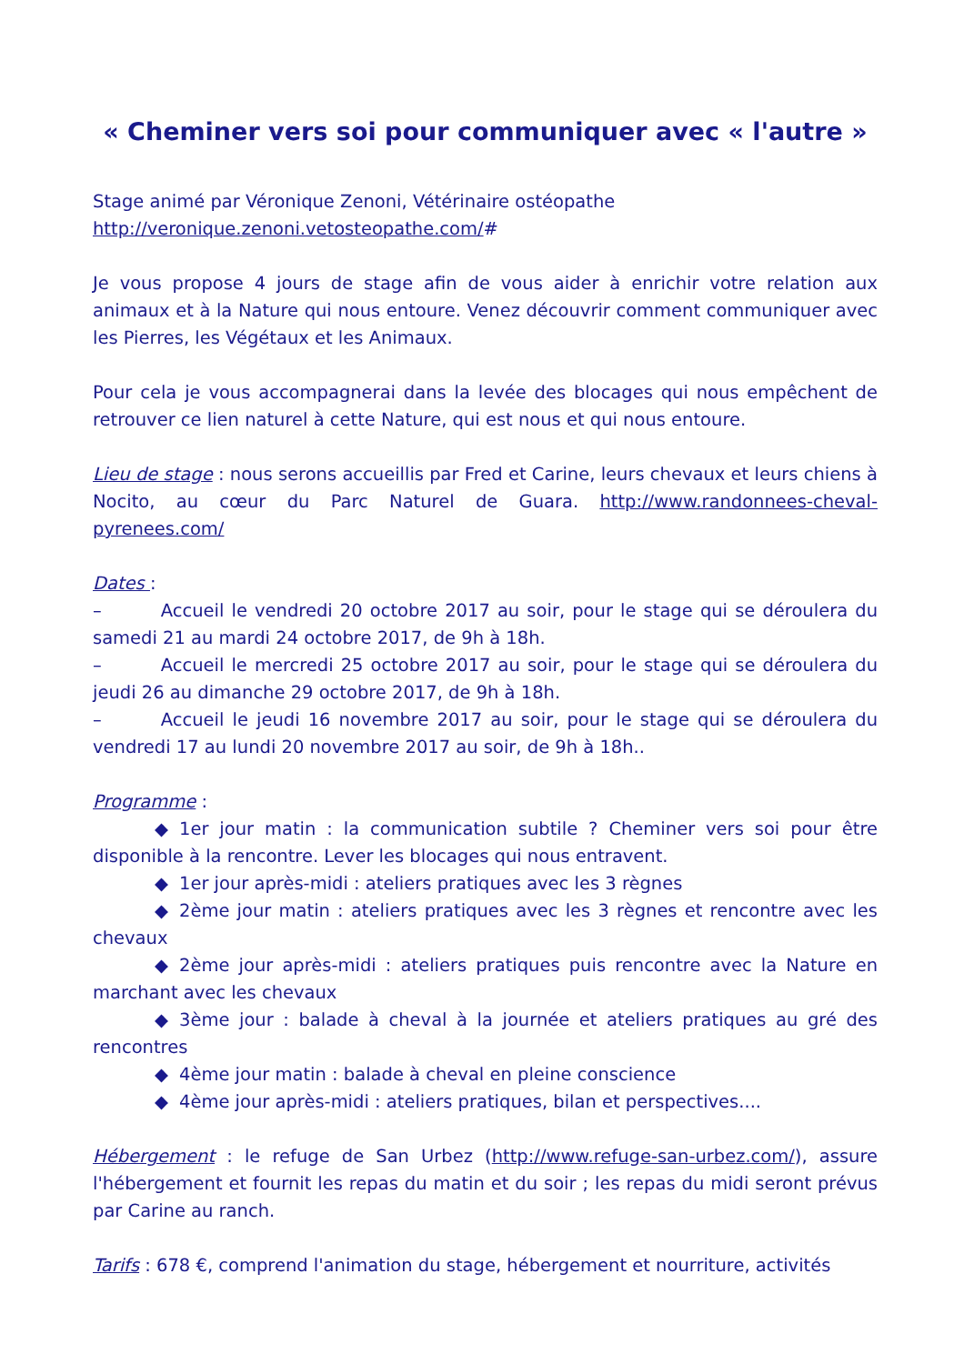« Cheminer vers soi pour communiquer avec « l'autre »
Stage animé par Véronique Zenoni, Vétérinaire ostéopathe
http://veronique.zenoni.vetosteopathe.com/#
Je vous propose 4 jours de stage afin de vous aider à enrichir votre relation aux animaux et à la Nature qui nous entoure. Venez découvrir comment communiquer avec les Pierres, les Végétaux et les Animaux.
Pour cela je vous accompagnerai dans la levée des blocages qui nous empêchent de retrouver ce lien naturel à cette Nature, qui est nous et qui nous entoure.
Lieu de stage : nous serons accueillis par Fred et Carine, leurs chevaux et leurs chiens à Nocito, au cœur du Parc Naturel de Guara. http://www.randonnees-cheval-pyrenees.com/
Dates :
– Accueil le vendredi 20 octobre 2017 au soir, pour le stage qui se déroulera du samedi 21 au mardi 24 octobre 2017, de 9h à 18h.
– Accueil le mercredi 25 octobre 2017 au soir, pour le stage qui se déroulera du jeudi 26 au dimanche 29 octobre 2017, de 9h à 18h.
– Accueil le jeudi 16 novembre 2017 au soir, pour le stage qui se déroulera du vendredi 17 au lundi 20 novembre 2017 au soir, de 9h à 18h..
Programme :
◆ 1er jour matin : la communication subtile ? Cheminer vers soi pour être disponible à la rencontre. Lever les blocages qui nous entravent.
◆ 1er jour après-midi : ateliers pratiques avec les 3 règnes
◆ 2ème jour matin : ateliers pratiques avec les 3 règnes et rencontre avec les chevaux
◆ 2ème jour après-midi : ateliers pratiques puis rencontre avec la Nature en marchant avec les chevaux
◆ 3ème jour : balade à cheval à la journée et ateliers pratiques au gré des rencontres
◆ 4ème jour matin : balade à cheval en pleine conscience
◆ 4ème jour après-midi : ateliers pratiques, bilan et perspectives....
Hébergement : le refuge de San Urbez (http://www.refuge-san-urbez.com/), assure l'hébergement et fournit les repas du matin et du soir ; les repas du midi seront prévus par Carine au ranch.
Tarifs : 678 €, comprend l'animation du stage, hébergement et nourriture, activités